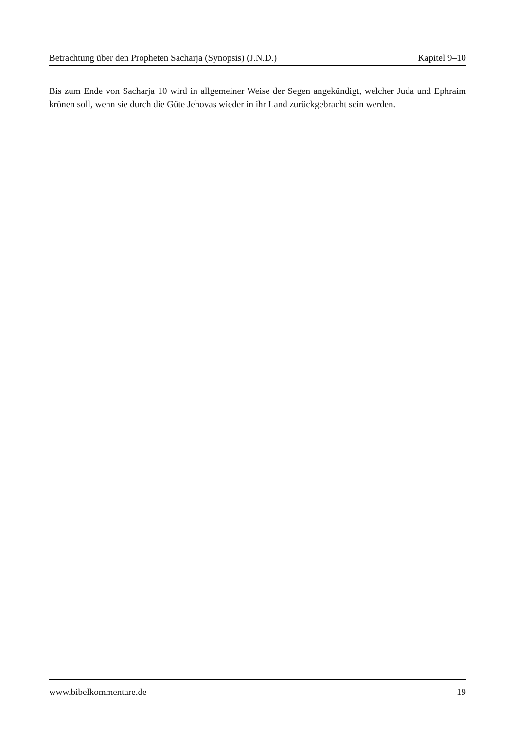Betrachtung über den Propheten Sacharja (Synopsis) (J.N.D.) Kapitel 9–10
Bis zum Ende von Sacharja 10 wird in allgemeiner Weise der Segen angekündigt, welcher Juda und Ephraim krönen soll, wenn sie durch die Güte Jehovas wieder in ihr Land zurückgebracht sein werden.
www.bibelkommentare.de 19